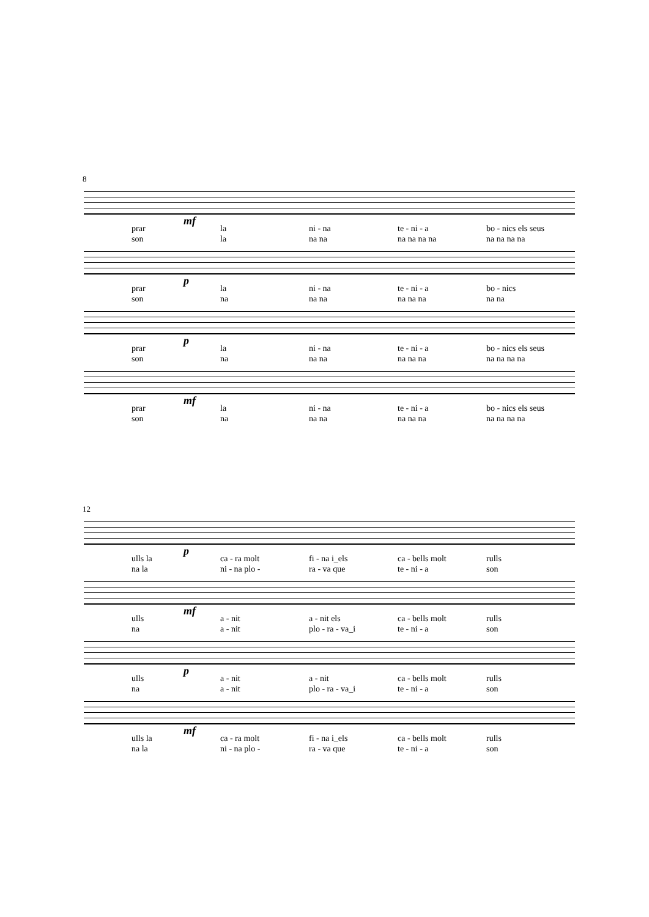8
mf
prar la ni - na te - ni - a bo - nics els seus
son la na na na na na na na na na na
p
prar la ni - na te - ni - a bo - nics
son na na na na na na na na
p
prar la ni - na te - ni - a bo - nics els seus
son na na na na na na na na na na
mf
prar la ni - na te - ni - a bo - nics els seus
son na na na na na na na na na na
12
p
ulls la ca - ra molt fi - na i_els ca - bells molt rulls
na la ni - na plo - ra - va que te - ni - a son
mf
ulls a - nit a - nit els ca - bells molt rulls
na a - nit plo - ra - va_i te - ni - a son
p
ulls a - nit a - nit ca - bells molt rulls
na a - nit plo - ra - va_i te - ni - a son
mf
ulls la ca - ra molt fi - na i_els ca - bells molt rulls
na la ni - na plo - ra - va que te - ni - a son